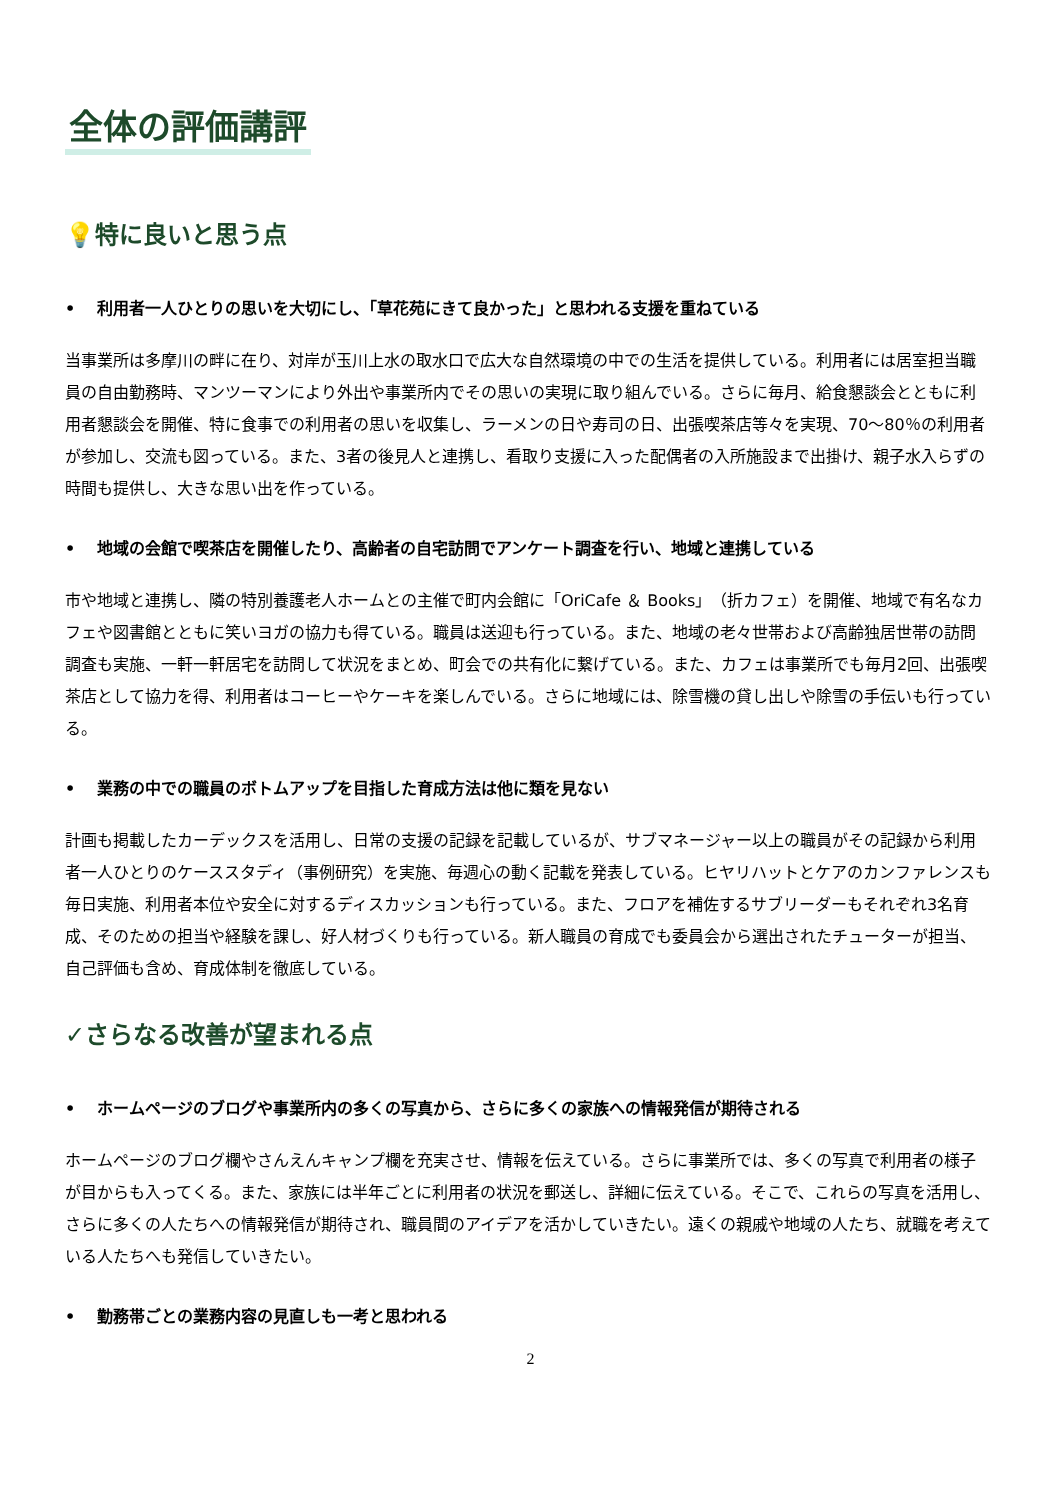全体の評価講評
💡特に良いと思う点
• 利用者一人ひとりの思いを大切にし、「草花苑にきて良かった」と思われる支援を重ねている
当事業所は多摩川の畔に在り、対岸が玉川上水の取水口で広大な自然環境の中での生活を提供している。利用者には居室担当職員の自由勤務時、マンツーマンにより外出や事業所内でその思いの実現に取り組んでいる。さらに毎月、給食懇談会とともに利用者懇談会を開催、特に食事での利用者の思いを収集し、ラーメンの日や寿司の日、出張喫茶店等々を実現、70～80％の利用者が参加し、交流も図っている。また、3者の後見人と連携し、看取り支援に入った配偶者の入所施設まで出掛け、親子水入らずの時間も提供し、大きな思い出を作っている。
• 地域の会館で喫茶店を開催したり、高齢者の自宅訪問でアンケート調査を行い、地域と連携している
市や地域と連携し、隣の特別養護老人ホームとの主催で町内会館に「OriCafe ＆ Books」（折カフェ）を開催、地域で有名なカフェや図書館とともに笑いヨガの協力も得ている。職員は送迎も行っている。また、地域の老々世帯および高齢独居世帯の訪問調査も実施、一軒一軒居宅を訪問して状況をまとめ、町会での共有化に繋げている。また、カフェは事業所でも毎月2回、出張喫茶店として協力を得、利用者はコーヒーやケーキを楽しんでいる。さらに地域には、除雪機の貸し出しや除雪の手伝いも行っている。
• 業務の中での職員のボトムアップを目指した育成方法は他に類を見ない
計画も掲載したカーデックスを活用し、日常の支援の記録を記載しているが、サブマネージャー以上の職員がその記録から利用者一人ひとりのケーススタディ（事例研究）を実施、毎週心の動く記載を発表している。ヒヤリハットとケアのカンファレンスも毎日実施、利用者本位や安全に対するディスカッションも行っている。また、フロアを補佐するサブリーダーもそれぞれ3名育成、そのための担当や経験を課し、好人材づくりも行っている。新人職員の育成でも委員会から選出されたチューターが担当、自己評価も含め、育成体制を徹底している。
✓さらなる改善が望まれる点
• ホームページのブログや事業所内の多くの写真から、さらに多くの家族への情報発信が期待される
ホームページのブログ欄やさんえんキャンプ欄を充実させ、情報を伝えている。さらに事業所では、多くの写真で利用者の様子が目からも入ってくる。また、家族には半年ごとに利用者の状況を郵送し、詳細に伝えている。そこで、これらの写真を活用し、さらに多くの人たちへの情報発信が期待され、職員間のアイデアを活かしていきたい。遠くの親戚や地域の人たち、就職を考えている人たちへも発信していきたい。
• 勤務帯ごとの業務内容の見直しも一考と思われる
2